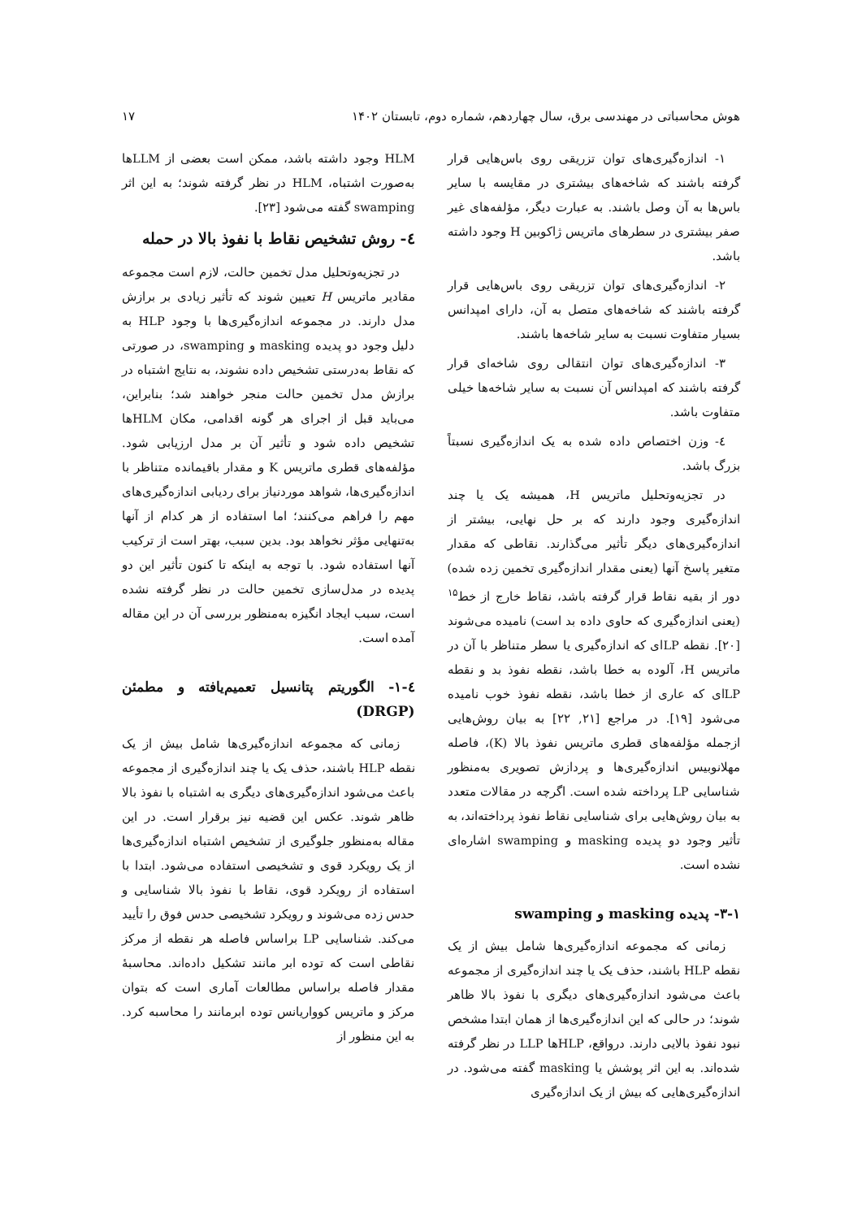هوش محاسباتی در مهندسی برق، سال چهاردهم، شماره دوم، تابستان ۱۴۰۲ ۱۷
۱- اندازه‌گیری‌های توان تزریقی روی باس‌هایی قرار گرفته باشند که شاخه‌های بیشتری در مقایسه با سایر باس‌ها به آن وصل باشند. به عبارت دیگر، مؤلفه‌های غیر صفر بیشتری در سطرهای ماتریس ژاکوبین H وجود داشته باشد.
۲- اندازه‌گیری‌های توان تزریقی روی باس‌هایی قرار گرفته باشند که شاخه‌های متصل به آن، دارای امپدانس بسیار متفاوت نسبت به سایر شاخه‌ها باشند.
۳- اندازه‌گیری‌های توان انتقالی روی شاخه‌ای قرار گرفته باشند که امپدانس آن نسبت به سایر شاخه‌ها خیلی متفاوت باشد.
٤- وزن اختصاص داده شده به یک اندازه‌گیری نسبتاً بزرگ باشد.
در تجزیه‌وتحلیل ماتریس H، همیشه یک یا چند اندازه‌گیری وجود دارند که بر حل نهایی، بیشتر از اندازه‌گیری‌های دیگر تأثیر می‌گذارند. نقاطی که مقدار متغیر پاسخ آنها (یعنی مقدار اندازه‌گیری تخمین زده شده) دور از بقیه نقاط قرار گرفته باشد، نقاط خارج از خط<sup>۱۵</sup> (یعنی اندازه‌گیری که حاوی داده بد است) نامیده می‌شوند [۲۰]. نقطه LPای که اندازه‌گیری یا سطر متناظر با آن در ماتریس H، آلوده به خطا باشد، نقطه نفوذ بد و نقطه LPای که عاری از خطا باشد، نقطه نفوذ خوب نامیده می‌شود [۱۹]. در مراجع [۲۱, ۲۲] به بیان روش‌هایی ازجمله مؤلفه‌های قطری ماتریس نفوذ بالا (K)، فاصله مهلانوبیس اندازه‌گیری‌ها و پردازش تصویری به‌منظور شناسایی LP پرداخته شده است. اگرچه در مقالات متعدد به بیان روش‌هایی برای شناسایی نقاط نفوذ پرداخته‌اند، به تأثیر وجود دو پدیده masking و swamping اشاره‌ای نشده است.
۳-۱- پدیده masking و swamping
زمانی که مجموعه اندازه‌گیری‌ها شامل بیش از یک نقطه HLP باشند، حذف یک یا چند اندازه‌گیری از مجموعه باعث می‌شود اندازه‌گیری‌های دیگری با نفوذ بالا ظاهر شوند؛ در حالی که این اندازه‌گیری‌ها از همان ابتدا مشخص نبود نفوذ بالایی دارند. درواقع، HLPها LLP در نظر گرفته شده‌اند. به این اثر پوشش یا masking گفته می‌شود. در اندازه‌گیری‌هایی که بیش از یک اندازه‌گیری
HLM وجود داشته باشد، ممکن است بعضی از LLMها به‌صورت اشتباه، HLM در نظر گرفته شوند؛ به این اثر swamping گفته می‌شود [۲۳].
٤- روش تشخیص نقاط با نفوذ بالا در حمله
در تجزیه‌وتحلیل مدل تخمین حالت، لازم است مجموعه مقادیر ماتریس H تعیین شوند که تأثیر زیادی بر برازش مدل دارند. در مجموعه اندازه‌گیری‌ها با وجود HLP به دلیل وجود دو پدیده masking و swamping، در صورتی که نقاط به‌درستی تشخیص داده نشوند، به نتایج اشتباه در برازش مدل تخمین حالت منجر خواهند شد؛ بنابراین، می‌باید قبل از اجرای هر گونه اقدامی، مکان HLMها تشخیص داده شود و تأثیر آن بر مدل ارزیابی شود. مؤلفه‌های قطری ماتریس K و مقدار باقیمانده متناظر با اندازه‌گیری‌ها، شواهد موردنیاز برای ردیابی اندازه‌گیری‌های مهم را فراهم می‌کنند؛ اما استفاده از هر کدام از آنها به‌تنهایی مؤثر نخواهد بود. بدین سبب، بهتر است از ترکیب آنها استفاده شود. با توجه به اینکه تا کنون تأثیر این دو پدیده در مدل‌سازی تخمین حالت در نظر گرفته نشده است، سبب ایجاد انگیزه به‌منظور بررسی آن در این مقاله آمده است.
٤-۱- الگوریتم پتانسیل تعمیم‌یافته و مطمئن (DRGP)
زمانی که مجموعه اندازه‌گیری‌ها شامل بیش از یک نقطه HLP باشند، حذف یک یا چند اندازه‌گیری از مجموعه باعث می‌شود اندازه‌گیری‌های دیگری به اشتباه با نفوذ بالا ظاهر شوند. عکس این قضیه نیز برقرار است. در این مقاله به‌منظور جلوگیری از تشخیص اشتباه اندازه‌گیری‌ها از یک رویکرد قوی و تشخیصی استفاده می‌شود. ابتدا با استفاده از رویکرد قوی، نقاط با نفوذ بالا شناسایی و حدس زده می‌شوند و رویکرد تشخیصی حدس فوق را تأیید می‌کند. شناسایی LP براساس فاصله هر نقطه از مرکز نقاطی است که توده ابر مانند تشکیل داده‌اند. محاسبهٔ مقدار فاصله براساس مطالعات آماری است که بتوان مرکز و ماتریس کوواریانس توده ابرمانند را محاسبه کرد. به این منظور از